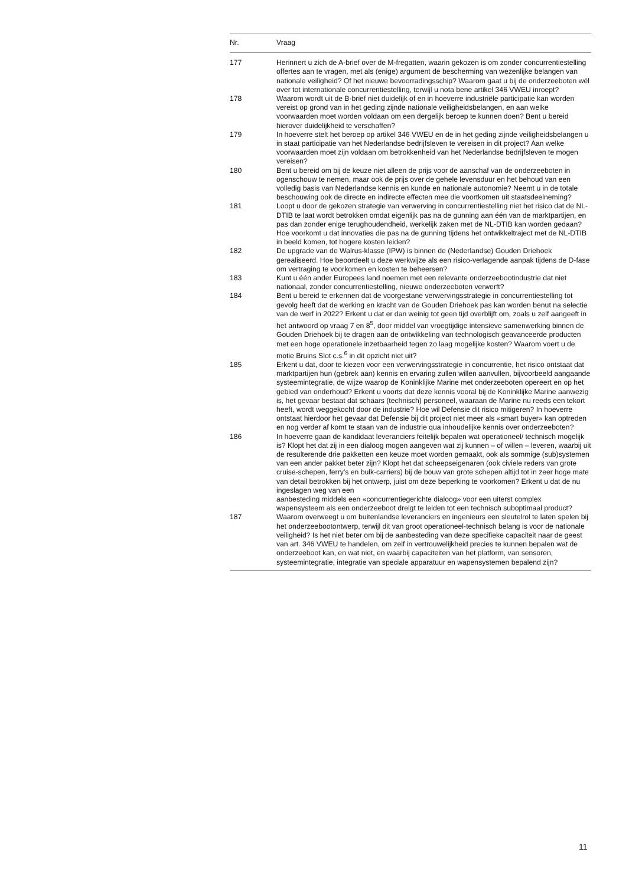| Nr. | Vraag |
| --- | --- |
| 177 | Herinnert u zich de A-brief over de M-fregatten, waarin gekozen is om zonder concurrentiestelling offertes aan te vragen, met als (enige) argument de bescherming van wezenlijke belangen van nationale veiligheid? Of het nieuwe bevoorradingsschip? Waarom gaat u bij de onderzeeboten wél over tot internationale concurrentiestelling, terwijl u nota bene artikel 346 VWEU inroept? |
| 178 | Waarom wordt uit de B-brief niet duidelijk of en in hoeverre industriële participatie kan worden vereist op grond van in het geding zijnde nationale veiligheidsbelangen, en aan welke voorwaarden moet worden voldaan om een dergelijk beroep te kunnen doen? Bent u bereid hierover duidelijkheid te verschaffen? |
| 179 | In hoeverre stelt het beroep op artikel 346 VWEU en de in het geding zijnde veiligheidsbelangen u in staat participatie van het Nederlandse bedrijfsleven te vereisen in dit project? Aan welke voorwaarden moet zijn voldaan om betrokkenheid van het Nederlandse bedrijfsleven te mogen vereisen? |
| 180 | Bent u bereid om bij de keuze niet alleen de prijs voor de aanschaf van de onderzeeboten in ogenschouw te nemen, maar ook de prijs over de gehele levensduur en het behoud van een volledig basis van Nederlandse kennis en kunde en nationale autonomie? Neemt u in de totale beschouwing ook de directe en indirecte effecten mee die voortkomen uit staatsdeelneming? |
| 181 | Loopt u door de gekozen strategie van verwerving in concurrentiestelling niet het risico dat de NL-DTIB te laat wordt betrokken omdat eigenlijk pas na de gunning aan één van de marktpartijen, en pas dan zonder enige terughoudendheid, werkelijk zaken met de NL-DTIB kan worden gedaan? Hoe voorkomt u dat innovaties die pas na de gunning tijdens het ontwikkeltraject met de NL-DTIB in beeld komen, tot hogere kosten leiden? |
| 182 | De upgrade van de Walrus-klasse (IPW) is binnen de (Nederlandse) Gouden Driehoek gerealiseerd. Hoe beoordeelt u deze werkwijze als een risico-verlagende aanpak tijdens de D-fase om vertraging te voorkomen en kosten te beheersen? |
| 183 | Kunt u één ander Europees land noemen met een relevante onderzeebootindustrie dat niet nationaal, zonder concurrentiestelling, nieuwe onderzeeboten verwerft? |
| 184 | Bent u bereid te erkennen dat de voorgestane verwervingsstrategie in concurrentiestelling tot gevolg heeft dat de werking en kracht van de Gouden Driehoek pas kan worden benut na selectie van de werf in 2022? Erkent u dat er dan weinig tot geen tijd overblijft om, zoals u zelf aangeeft in het antwoord op vraag 7 en 8<sup>5</sup>, door middel van vroegtijdige intensieve samenwerking binnen de Gouden Driehoek bij te dragen aan de ontwikkeling van technologisch geavanceerde producten met een hoge operationele inzetbaarheid tegen zo laag mogelijke kosten? Waarom voert u de motie Bruins Slot c.s.<sup>6</sup> in dit opzicht niet uit? |
| 185 | Erkent u dat, door te kiezen voor een verwervingsstrategie in concurrentie, het risico ontstaat dat marktpartijen hun (gebrek aan) kennis en ervaring zullen willen aanvullen, bijvoorbeeld aangaande systeemintegratie, de wijze waarop de Koninklijke Marine met onderzeeboten opereert en op het gebied van onderhoud? Erkent u voorts dat deze kennis vooral bij de Koninklijke Marine aanwezig is, het gevaar bestaat dat schaars (technisch) personeel, waaraan de Marine nu reeds een tekort heeft, wordt weggekocht door de industrie? Hoe wil Defensie dit risico mitigeren? In hoeverre ontstaat hierdoor het gevaar dat Defensie bij dit project niet meer als «smart buyer» kan optreden en nog verder af komt te staan van de industrie qua inhoudelijke kennis over onderzeeboten? |
| 186 | In hoeverre gaan de kandidaat leveranciers feitelijk bepalen wat operationeel/ technisch mogelijk is? Klopt het dat zij in een dialoog mogen aangeven wat zij kunnen – of willen – leveren, waarbij uit de resulterende drie pakketten een keuze moet worden gemaakt, ook als sommige (sub)systemen van een ander pakket beter zijn? Klopt het dat scheepseigenaren (ook civiele reders van grote cruise-schepen, ferry’s en bulk-carriers) bij de bouw van grote schepen altijd tot in zeer hoge mate van detail betrokken bij het ontwerp, juist om deze beperking te voorkomen? Erkent u dat de nu ingeslagen weg van een aanbesteding middels een «concurrentiegerichte dialoog» voor een uiterst complex wapensysteem als een onderzeeboot dreigt te leiden tot een technisch suboptimaal product? |
| 187 | Waarom overweegt u om buitenlandse leveranciers en ingenieurs een sleutelrol te laten spelen bij het onderzeebootontwerp, terwijl dit van groot operationeel-technisch belang is voor de nationale veiligheid? Is het niet beter om bij de aanbesteding van deze specifieke capaciteit naar de geest van art. 346 VWEU te handelen, om zelf in vertrouwelijkheid precies te kunnen bepalen wat de onderzeeboot kan, en wat niet, en waarbij capaciteiten van het platform, van sensoren, systeemintegratie, integratie van speciale apparatuur en wapensystemen bepalend zijn? |
11